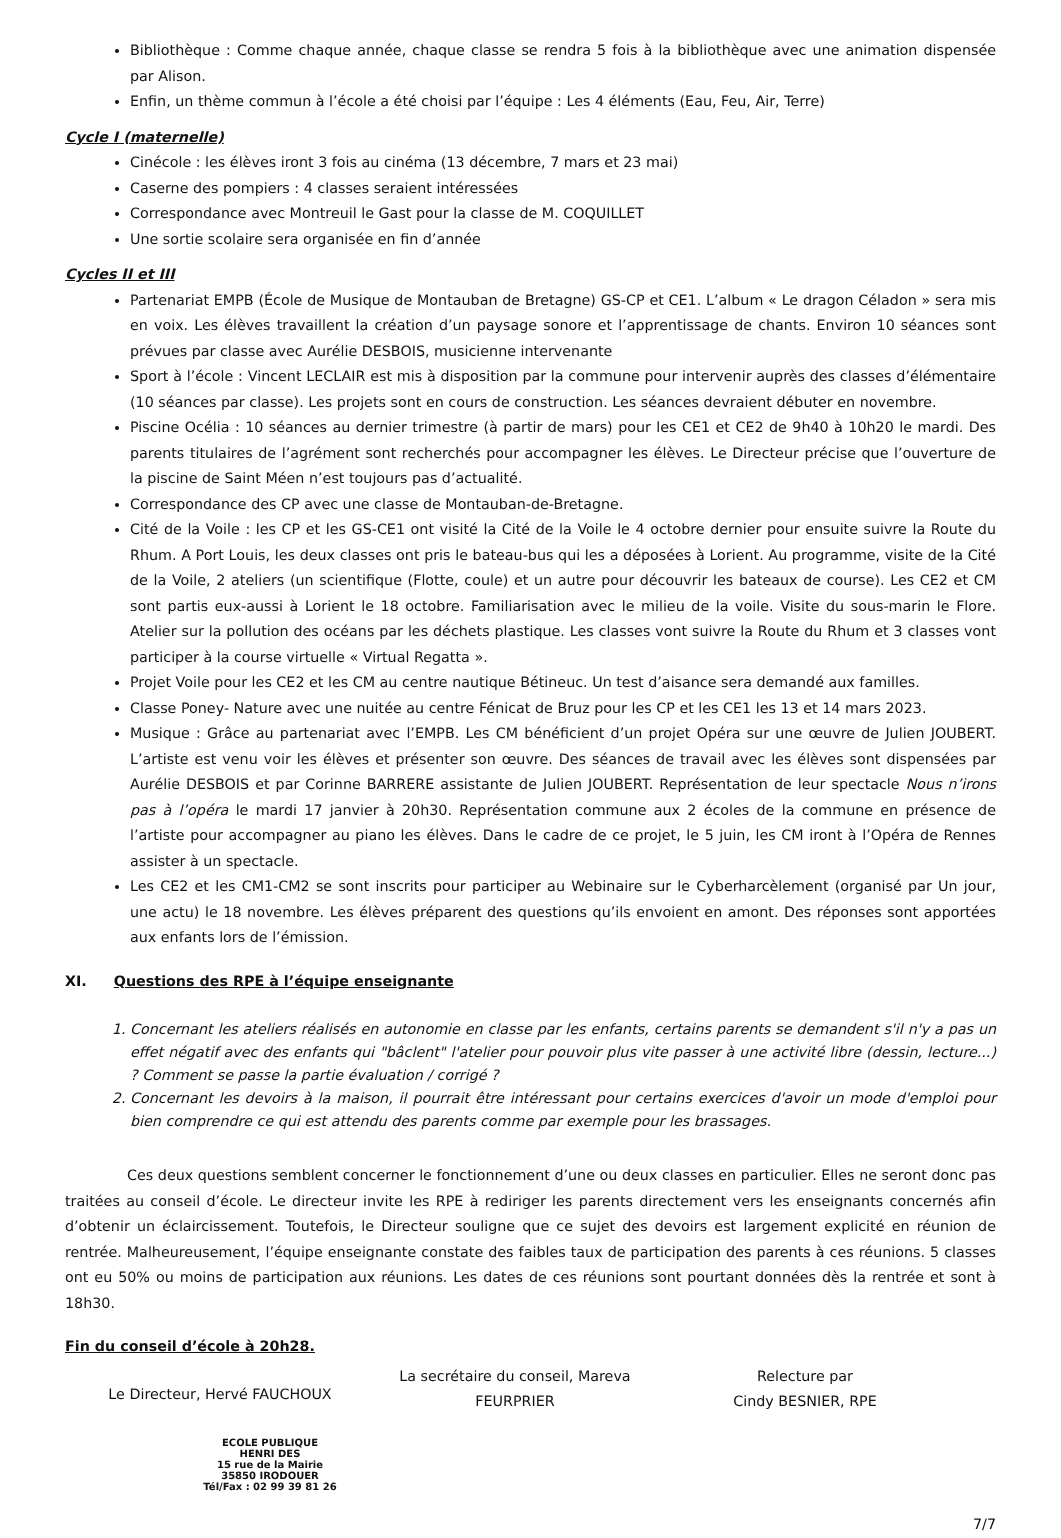Bibliothèque : Comme chaque année, chaque classe se rendra 5 fois à la bibliothèque avec une animation dispensée par Alison.
Enfin, un thème commun à l’école a été choisi par l’équipe : Les 4 éléments (Eau, Feu, Air, Terre)
Cycle I (maternelle)
Cinécole : les élèves iront 3 fois au cinéma (13 décembre, 7 mars et 23 mai)
Caserne des pompiers : 4 classes seraient intéressées
Correspondance avec Montreuil le Gast pour la classe de M. COQUILLET
Une sortie scolaire sera organisée en fin d’année
Cycles II et III
Partenariat EMPB (École de Musique de Montauban de Bretagne) GS-CP et CE1. L’album « Le dragon Céladon » sera mis en voix. Les élèves travaillent la création d’un paysage sonore et l’apprentissage de chants. Environ 10 séances sont prévues par classe avec Aurélie DESBOIS, musicienne intervenante
Sport à l’école : Vincent LECLAIR est mis à disposition par la commune pour intervenir auprès des classes d’élémentaire (10 séances par classe). Les projets sont en cours de construction. Les séances devraient débuter en novembre.
Piscine Océlia : 10 séances au dernier trimestre (à partir de mars) pour les CE1 et CE2 de 9h40 à 10h20 le mardi. Des parents titulaires de l’agrément sont recherchés pour accompagner les élèves. Le Directeur précise que l’ouverture de la piscine de Saint Méen n’est toujours pas d’actualité.
Correspondance des CP avec une classe de Montauban-de-Bretagne.
Cité de la Voile : les CP et les GS-CE1 ont visité la Cité de la Voile le 4 octobre dernier pour ensuite suivre la Route du Rhum. A Port Louis, les deux classes ont pris le bateau-bus qui les a déposées à Lorient. Au programme, visite de la Cité de la Voile, 2 ateliers (un scientifique (Flotte, coule) et un autre pour découvrir les bateaux de course). Les CE2 et CM sont partis eux-aussi à Lorient le 18 octobre. Familiarisation avec le milieu de la voile. Visite du sous-marin le Flore. Atelier sur la pollution des océans par les déchets plastique. Les classes vont suivre la Route du Rhum et 3 classes vont participer à la course virtuelle « Virtual Regatta ».
Projet Voile pour les CE2 et les CM au centre nautique Bétineuc. Un test d’aisance sera demandé aux familles.
Classe Poney- Nature avec une nuitée au centre Fénicat de Bruz pour les CP et les CE1 les 13 et 14 mars 2023.
Musique : Grâce au partenariat avec l’EMPB. Les CM bénéficient d’un projet Opéra sur une œuvre de Julien JOUBERT. L’artiste est venu voir les élèves et présenter son œuvre. Des séances de travail avec les élèves sont dispensées par Aurélie DESBOIS et par Corinne BARRERE assistante de Julien JOUBERT. Représentation de leur spectacle Nous n’irons pas à l’opéra le mardi 17 janvier à 20h30. Représentation commune aux 2 écoles de la commune en présence de l’artiste pour accompagner au piano les élèves. Dans le cadre de ce projet, le 5 juin, les CM iront à l’Opéra de Rennes assister à un spectacle.
Les CE2 et les CM1-CM2 se sont inscrits pour participer au Webinaire sur le Cyberharcèlement (organisé par Un jour, une actu) le 18 novembre. Les élèves préparent des questions qu’ils envoient en amont. Des réponses sont apportées aux enfants lors de l’émission.
XI. Questions des RPE à l’équipe enseignante
1. Concernant les ateliers réalisés en autonomie en classe par les enfants, certains parents se demandent s'il n'y a pas un effet négatif avec des enfants qui "bâclent" l'atelier pour pouvoir plus vite passer à une activité libre (dessin, lecture...) ? Comment se passe la partie évaluation / corrigé ?
2. Concernant les devoirs à la maison, il pourrait être intéressant pour certains exercices d'avoir un mode d'emploi pour bien comprendre ce qui est attendu des parents comme par exemple pour les brassages.
Ces deux questions semblent concerner le fonctionnement d’une ou deux classes en particulier. Elles ne seront donc pas traitées au conseil d’école. Le directeur invite les RPE à rediriger les parents directement vers les enseignants concernés afin d’obtenir un éclaircissement. Toutefois, le Directeur souligne que ce sujet des devoirs est largement explicité en réunion de rentrée. Malheureusement, l’équipe enseignante constate des faibles taux de participation des parents à ces réunions. 5 classes ont eu 50% ou moins de participation aux réunions. Les dates de ces réunions sont pourtant données dès la rentrée et sont à 18h30.
Fin du conseil d’école à 20h28.
Le Directeur, Hervé FAUCHOUX
ECOLE PUBLIQUE
HENRI DES
15 rue de la Mairie
35850 IRODOUER
Tél/Fax : 02 99 39 81 26
La secrétaire du conseil, Mareva FEURPRIER
Relecture par
Cindy BESNIER, RPE
7/7